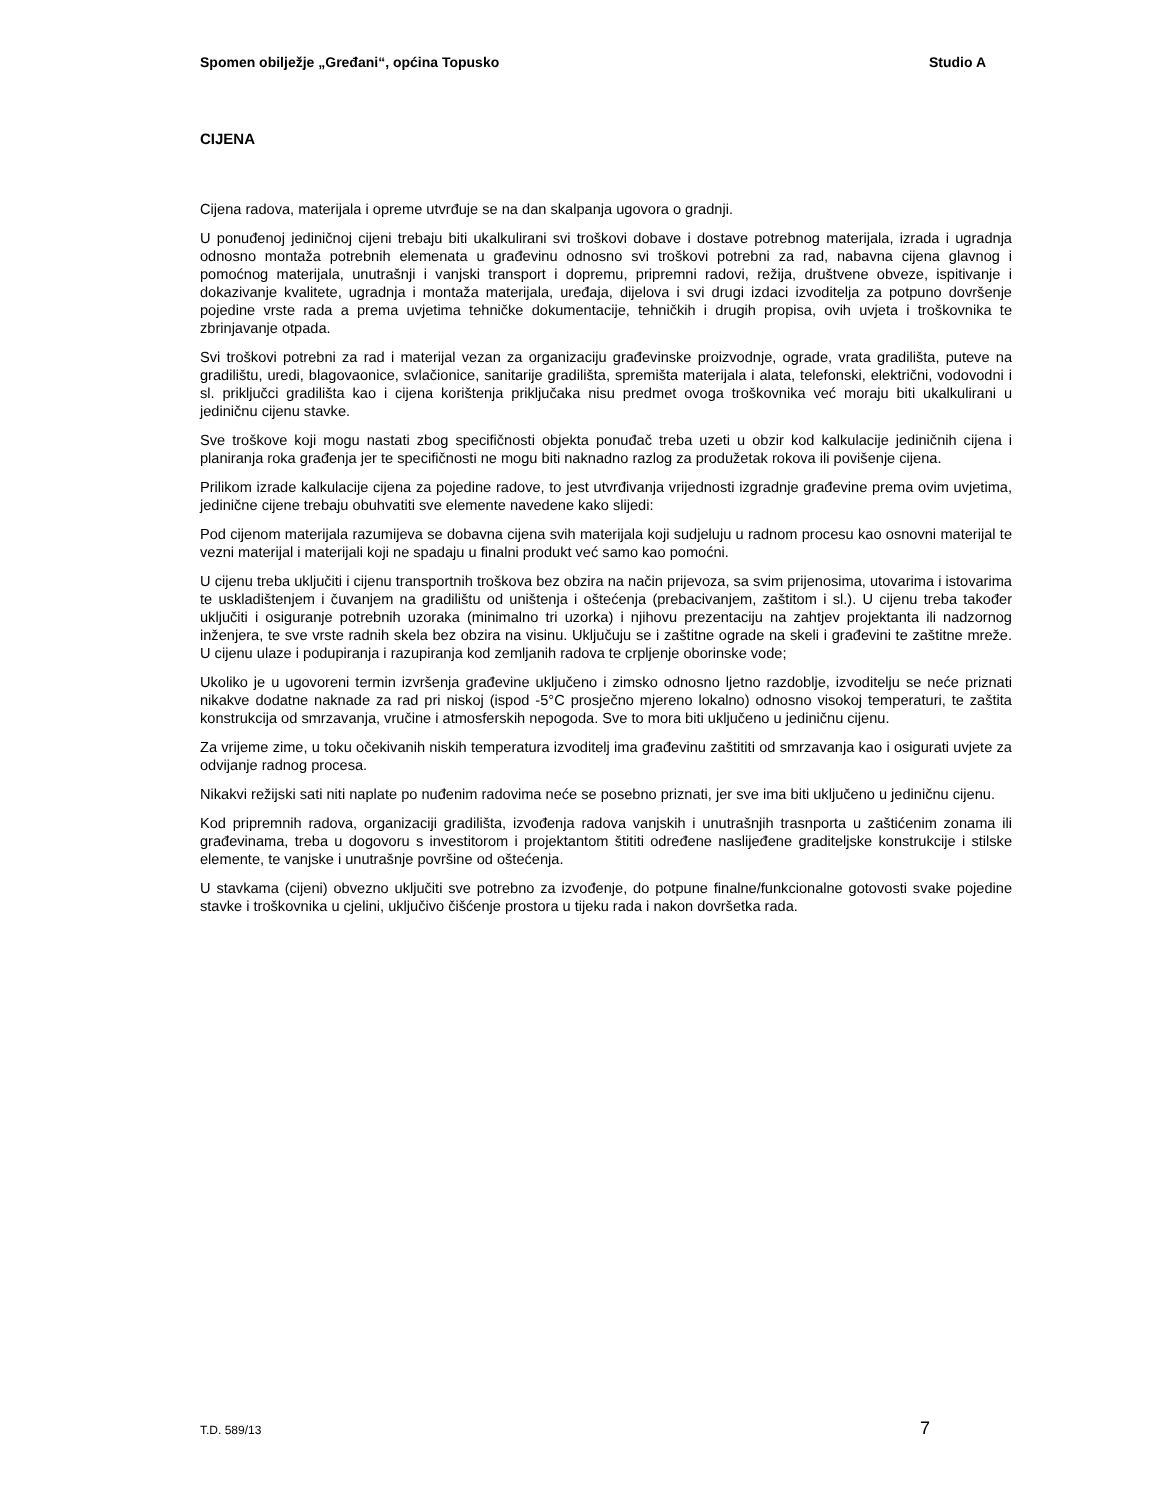Spomen obilježje „Gređani“, općina Topusko Studio A
CIJENA
Cijena radova, materijala i opreme utvrđuje se na dan skalpanja ugovora o gradnji.
U ponuđenoj jediničnoj cijeni trebaju biti ukalkulirani svi troškovi dobave i dostave potrebnog materijala, izrada i ugradnja odnosno montaža potrebnih elemenata u građevinu odnosno svi troškovi potrebni za rad, nabavna cijena glavnog i pomoćnog materijala, unutrašnji i vanjski transport i dopremu, pripremni radovi, režija, društvene obveze, ispitivanje i dokazivanje kvalitete, ugradnja i montaža materijala, uređaja, dijelova i svi drugi izdaci izvoditelja za potpuno dovršenje pojedine vrste rada a prema uvjetima tehničke dokumentacije, tehničkih i drugih propisa, ovih uvjeta i troškovnika te zbrinjavanje otpada.
Svi troškovi potrebni za rad i materijal vezan za organizaciju građevinske proizvodnje, ograde, vrata gradilišta, puteve na gradilištu, uredi, blagovaonice, svlačionice, sanitarije gradilišta, spremišta materijala i alata, telefonski, električni, vodovodni i sl. priključci gradilišta kao i cijena korištenja priključaka nisu predmet ovoga troškovnika već moraju biti ukalkulirani u jediničnu cijenu stavke.
Sve troškove koji mogu nastati zbog specifičnosti objekta ponuđač treba uzeti u obzir kod kalkulacije jediničnih cijena i planiranja roka građenja jer te specifičnosti ne mogu biti naknadno razlog za produžetak rokova ili povišenje cijena.
Prilikom izrade kalkulacije cijena za pojedine radove, to jest utvrđivanja vrijednosti izgradnje građevine prema ovim uvjetima, jedinične cijene trebaju obuhvatiti sve elemente navedene kako slijedi:
Pod cijenom materijala razumijeva se dobavna cijena svih materijala koji sudjeluju u radnom procesu kao osnovni materijal te vezni materijal i materijali koji ne spadaju u finalni produkt već samo kao pomoćni.
U cijenu treba uključiti i cijenu transportnih troškova bez obzira na način prijevoza, sa svim prijenosima, utovarima i istovarima te uskladištenjem i čuvanjem na gradilištu od uništenja i oštećenja (prebacivanjem, zaštitom i sl.). U cijenu treba također uključiti i osiguranje potrebnih uzoraka (minimalno tri uzorka) i njihovu prezentaciju na zahtjev projektanta ili nadzornog inženjera, te sve vrste radnih skela bez obzira na visinu. Uključuju se i zaštitne ograde na skeli i građevini te zaštitne mreže. U cijenu ulaze i podupiranja i razupiranja kod zemljanih radova te crpljenje oborinske vode;
Ukoliko je u ugovoreni termin izvršenja građevine uključeno i zimsko odnosno ljetno razdoblje, izvoditelju se neće priznati nikakve dodatne naknade za rad pri niskoj (ispod -5°C prosječno mjereno lokalno) odnosno visokoj temperaturi, te zaštita konstrukcija od smrzavanja, vručine i atmosferskih nepogoda. Sve to mora biti uključeno u jediničnu cijenu.
Za vrijeme zime, u toku očekivanih niskih temperatura izvoditelj ima građevinu zaštititi od smrzavanja kao i osigurati uvjete za odvijanje radnog procesa.
Nikakvi režijski sati niti naplate po nuđenim radovima neće se posebno priznati, jer sve ima biti uključeno u jediničnu cijenu.
Kod pripremnih radova, organizaciji gradilišta, izvođenja radova vanjskih i unutrašnjih trasnporta u zaštićenim zonama ili građevinama, treba u dogovoru s investitorom i projektantom štititi određene naslijeđene graditeljske konstrukcije i stilske elemente, te vanjske i unutrašnje površine od oštećenja.
U stavkama (cijeni) obvezno uključiti sve potrebno za izvođenje, do potpune finalne/funkcionalne gotovosti svake pojedine stavke i troškovnika u cjelini, uključivo čišćenje prostora u tijeku rada i nakon dovršetka rada.
T.D. 589/13 7